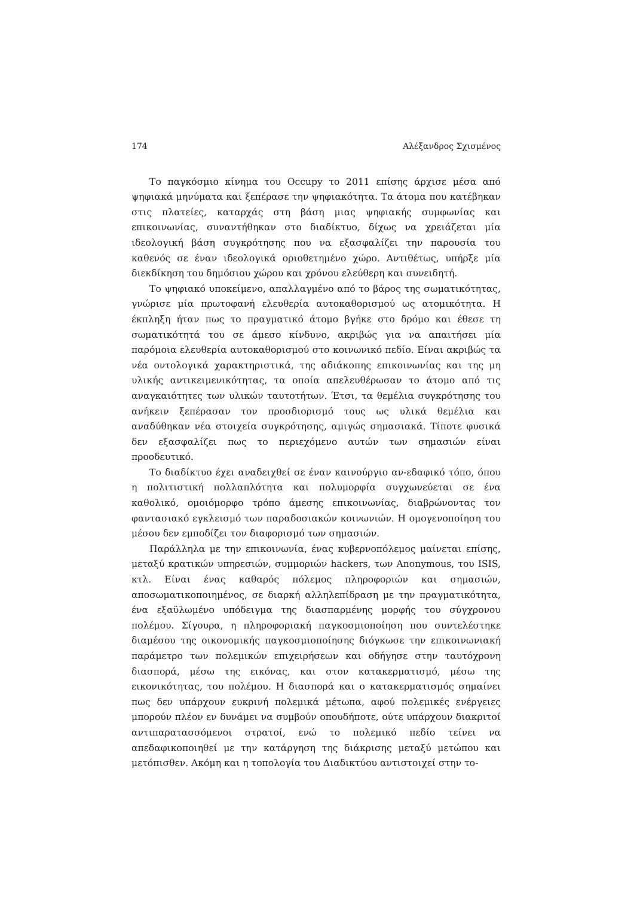174 Αλέξανδρος Σχισμένος
Το παγκόσμιο κίνημα του Occupy το 2011 επίσης άρχισε μέσα από ψηφιακά μηνύματα και ξεπέρασε την ψηφιακότητα. Τα άτομα που κατέβηκαν στις πλατείες, καταρχάς στη βάση μιας ψηφιακής συμφωνίας και επικοινωνίας, συναντήθηκαν στο διαδίκτυο, δίχως να χρειάζεται μία ιδεολογική βάση συγκρότησης που να εξασφαλίζει την παρουσία του καθενός σε έναν ιδεολογικά οριοθετημένο χώρο. Αντιθέτως, υπήρξε μία διεκδίκηση του δημόσιου χώρου και χρόνου ελεύθερη και συνειδητή.
Το ψηφιακό υποκείμενο, απαλλαγμένο από το βάρος της σωματικότητας, γνώρισε μία πρωτοφανή ελευθερία αυτοκαθορισμού ως ατομικότητα. Η έκπληξη ήταν πως το πραγματικό άτομο βγήκε στο δρόμο και έθεσε τη σωματικότητά του σε άμεσο κίνδυνο, ακριβώς για να απαιτήσει μία παρόμοια ελευθερία αυτοκαθορισμού στο κοινωνικό πεδίο. Είναι ακριβώς τα νέα οντολογικά χαρακτηριστικά, της αδιάκοπης επικοινωνίας και της μη υλικής αντικειμενικότητας, τα οποία απελευθέρωσαν το άτομο από τις αναγκαιότητες των υλικών ταυτοτήτων. Έτσι, τα θεμέλια συγκρότησης του ανήκειν ξεπέρασαν τον προσδιορισμό τους ως υλικά θεμέλια και αναδύθηκαν νέα στοιχεία συγκρότησης, αμιγώς σημασιακά. Τίποτε φυσικά δεν εξασφαλίζει πως το περιεχόμενο αυτών των σημασιών είναι προοδευτικό.
Το διαδίκτυο έχει αναδειχθεί σε έναν καινούργιο αν-εδαφικό τόπο, όπου η πολιτιστική πολλαπλότητα και πολυμορφία συγχωνεύεται σε ένα καθολικό, ομοιόμορφο τρόπο άμεσης επικοινωνίας, διαβρώνοντας τον φαντασιακό εγκλεισμό των παραδοσιακών κοινωνιών. Η ομογενοποίηση του μέσου δεν εμποδίζει τον διαφορισμό των σημασιών.
Παράλληλα με την επικοινωνία, ένας κυβερνοπόλεμος μαίνεται επίσης, μεταξύ κρατικών υπηρεσιών, συμμοριών hackers, των Anonymous, του ISIS, κτλ. Είναι ένας καθαρός πόλεμος πληροφοριών και σημασιών, αποσωματικοποιημένος, σε διαρκή αλληλεπίδραση με την πραγματικότητα, ένα εξαϋλωμένο υπόδειγμα της διασπαρμένης μορφής του σύγχρονου πολέμου. Σίγουρα, η πληροφοριακή παγκοσμιοποίηση που συντελέστηκε διαμέσου της οικονομικής παγκοσμιοποίησης διόγκωσε την επικοινωνιακή παράμετρο των πολεμικών επιχειρήσεων και οδήγησε στην ταυτόχρονη διασπορά, μέσω της εικόνας, και στον κατακερματισμό, μέσω της εικονικότητας, του πολέμου. Η διασπορά και ο κατακερματισμός σημαίνει πως δεν υπάρχουν ευκρινή πολεμικά μέτωπα, αφού πολεμικές ενέργειες μπορούν πλέον εν δυνάμει να συμβούν οπουδήποτε, ούτε υπάρχουν διακριτοί αντιπαρατασσόμενοι στρατοί, ενώ το πολεμικό πεδίο τείνει να απεδαφικοποιηθεί με την κατάργηση της διάκρισης μεταξύ μετώπου και μετόπισθεν. Ακόμη και η τοπολογία του Διαδικτύου αντιστοιχεί στην το-